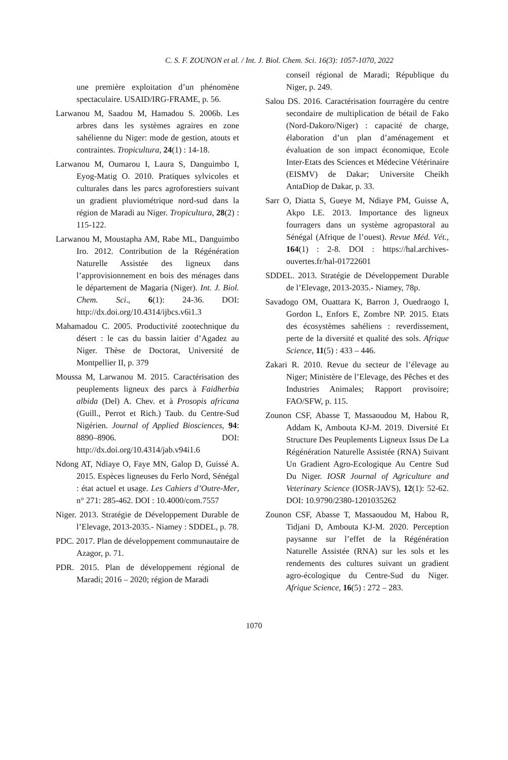C. S. F. ZOUNON et al. / Int. J. Biol. Chem. Sci. 16(3): 1057-1070, 2022
une première exploitation d’un phénomène spectaculaire. USAID/IRG-FRAME, p. 56.
Larwanou M, Saadou M, Hamadou S. 2006b. Les arbres dans les systèmes agraires en zone sahélienne du Niger: mode de gestion, atouts et contraintes. Tropicultura, 24(1) : 14-18.
Larwanou M, Oumarou I, Laura S, Danguimbo I, Eyog-Matig O. 2010. Pratiques sylvicoles et culturales dans les parcs agroforestiers suivant un gradient pluviométrique nord-sud dans la région de Maradi au Niger. Tropicultura, 28(2) : 115-122.
Larwanou M, Moustapha AM, Rabe ML, Danguimbo Iro. 2012. Contribution de la Régénération Naturelle Assistée des ligneux dans l’approvisionnement en bois des ménages dans le département de Magaria (Niger). Int. J. Biol. Chem. Sci., 6(1): 24-36. DOI: http://dx.doi.org/10.4314/ijbcs.v6i1.3
Mahamadou C. 2005. Productivité zootechnique du désert : le cas du bassin laitier d’Agadez au Niger. Thèse de Doctorat, Université de Montpellier II, p. 379
Moussa M, Larwanou M. 2015. Caractérisation des peuplements ligneux des parcs à Faidherbia albida (Del) A. Chev. et à Prosopis africana (Guill., Perrot et Rich.) Taub. du Centre-Sud Nigérien. Journal of Applied Biosciences, 94: 8890–8906. DOI: http://dx.doi.org/10.4314/jab.v94i1.6
Ndong AT, Ndiaye O, Faye MN, Galop D, Guissé A. 2015. Espèces ligneuses du Ferlo Nord, Sénégal : état actuel et usage. Les Cahiers d’Outre-Mer, n° 271: 285-462. DOI : 10.4000/com.7557
Niger. 2013. Stratégie de Développement Durable de l’Elevage, 2013-2035.- Niamey : SDDEL, p. 78.
PDC. 2017. Plan de développement communautaire de Azagor, p. 71.
PDR. 2015. Plan de développement régional de Maradi; 2016 – 2020; région de Maradi
conseil régional de Maradi; République du Niger, p. 249.
Salou DS. 2016. Caractérisation fourragère du centre secondaire de multiplication de bétail de Fako (Nord-Dakoro/Niger) : capacité de charge, élaboration d’un plan d’aménagement et évaluation de son impact économique, Ecole Inter-Etats des Sciences et Médecine Vétérinaire (EISMV) de Dakar; Universite Cheikh AntaDiop de Dakar, p. 33.
Sarr O, Diatta S, Gueye M, Ndiaye PM, Guisse A, Akpo LE. 2013. Importance des ligneux fourragers dans un système agropastoral au Sénégal (Afrique de l’ouest). Revue Méd. Vét., 164(1) : 2-8. DOI : https://hal.archives-ouvertes.fr/hal-01722601
SDDEL. 2013. Stratégie de Développement Durable de l’Elevage, 2013-2035.- Niamey, 78p.
Savadogo OM, Ouattara K, Barron J, Ouedraogo I, Gordon L, Enfors E, Zombre NP. 2015. Etats des écosystèmes sahéliens : reverdissement, perte de la diversité et qualité des sols. Afrique Science, 11(5) : 433 – 446.
Zakari R. 2010. Revue du secteur de l’élevage au Niger; Ministère de l’Elevage, des Pêches et des Industries Animales; Rapport provisoire; FAO/SFW, p. 115.
Zounon CSF, Abasse T, Massaoudou M, Habou R, Addam K, Ambouta KJ-M. 2019. Diversité Et Structure Des Peuplements Ligneux Issus De La Régénération Naturelle Assistée (RNA) Suivant Un Gradient Agro-Ecologique Au Centre Sud Du Niger. IOSR Journal of Agriculture and Veterinary Science (IOSR-JAVS), 12(1): 52-62. DOI: 10.9790/2380-1201035262
Zounon CSF, Abasse T, Massaoudou M, Habou R, Tidjani D, Ambouta KJ-M. 2020. Perception paysanne sur l’effet de la Régénération Naturelle Assistée (RNA) sur les sols et les rendements des cultures suivant un gradient agro-écologique du Centre-Sud du Niger. Afrique Science, 16(5) : 272 – 283.
1070